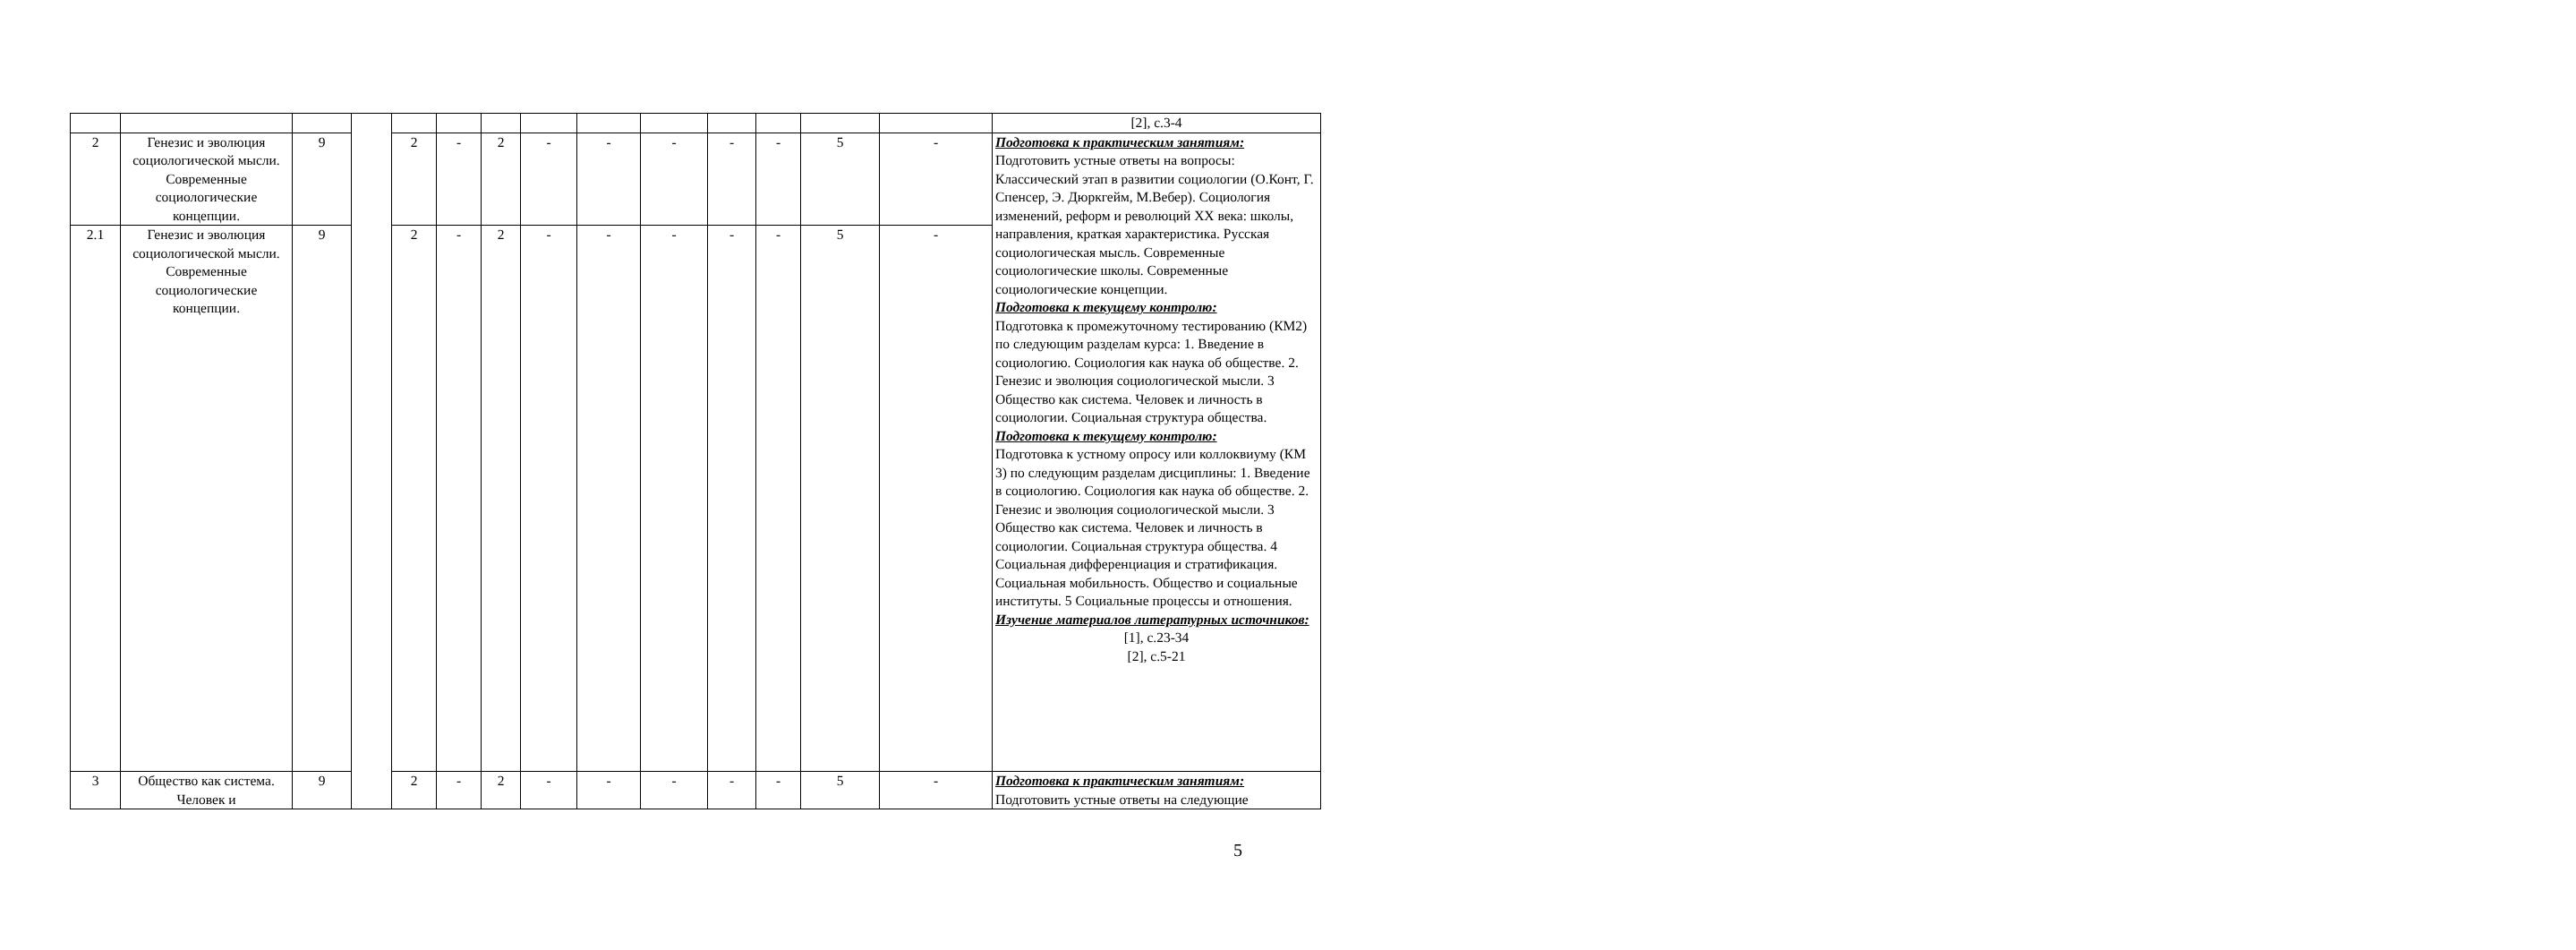| | | | | | | | | | | | | | | [2], с.3-4 |
| 2 | Генезис и эволюция социологической мысли. Современные социологические концепции. | 9 | | 2 | - | 2 | - | - | - | - | - | 5 | - | Подготовка к практическим занятиям: Подготовить устные ответы на вопросы: Классический этап в развитии социологии (О.Конт, Г. Спенсер, Э. Дюркгейм, М.Вебер). Социология изменений, реформ и революций XX века: школы, направления, краткая характеристика. Русская социологическая мысль. Современные социологические школы. Современные социологические концепции. Подготовка к текущему контролю: Подготовка к промежуточному тестированию (КМ2) по следующим разделам курса: 1. Введение в социологию. Социология как наука об обществе. 2. Генезис и эволюция социологической мысли. 3 Общество как система. Человек и личность в социологии. Социальная структура общества. Подготовка к текущему контролю: Подготовка к устному опросу или коллоквиуму (КМ 3) по следующим разделам дисциплины: 1. Введение в социологию. Социология как наука об обществе. 2. Генезис и эволюция социологической мысли. 3 Общество как система. Человек и личность в социологии. Социальная структура общества. 4 Социальная дифференциация и стратификация. Социальная мобильность. Общество и социальные институты. 5 Социальные процессы и отношения. Изучение материалов литературных источников: [1], с.23-34 [2], с.5-21 |
| 2.1 | Генезис и эволюция социологической мысли. Современные социологические концепции. | 9 | | 2 | - | 2 | - | - | - | - | - | 5 | - | |
| 3 | Общество как система. Человек и | 9 | | 2 | - | 2 | - | - | - | - | - | 5 | - | Подготовка к практическим занятиям: Подготовить устные ответы на следующие |
5